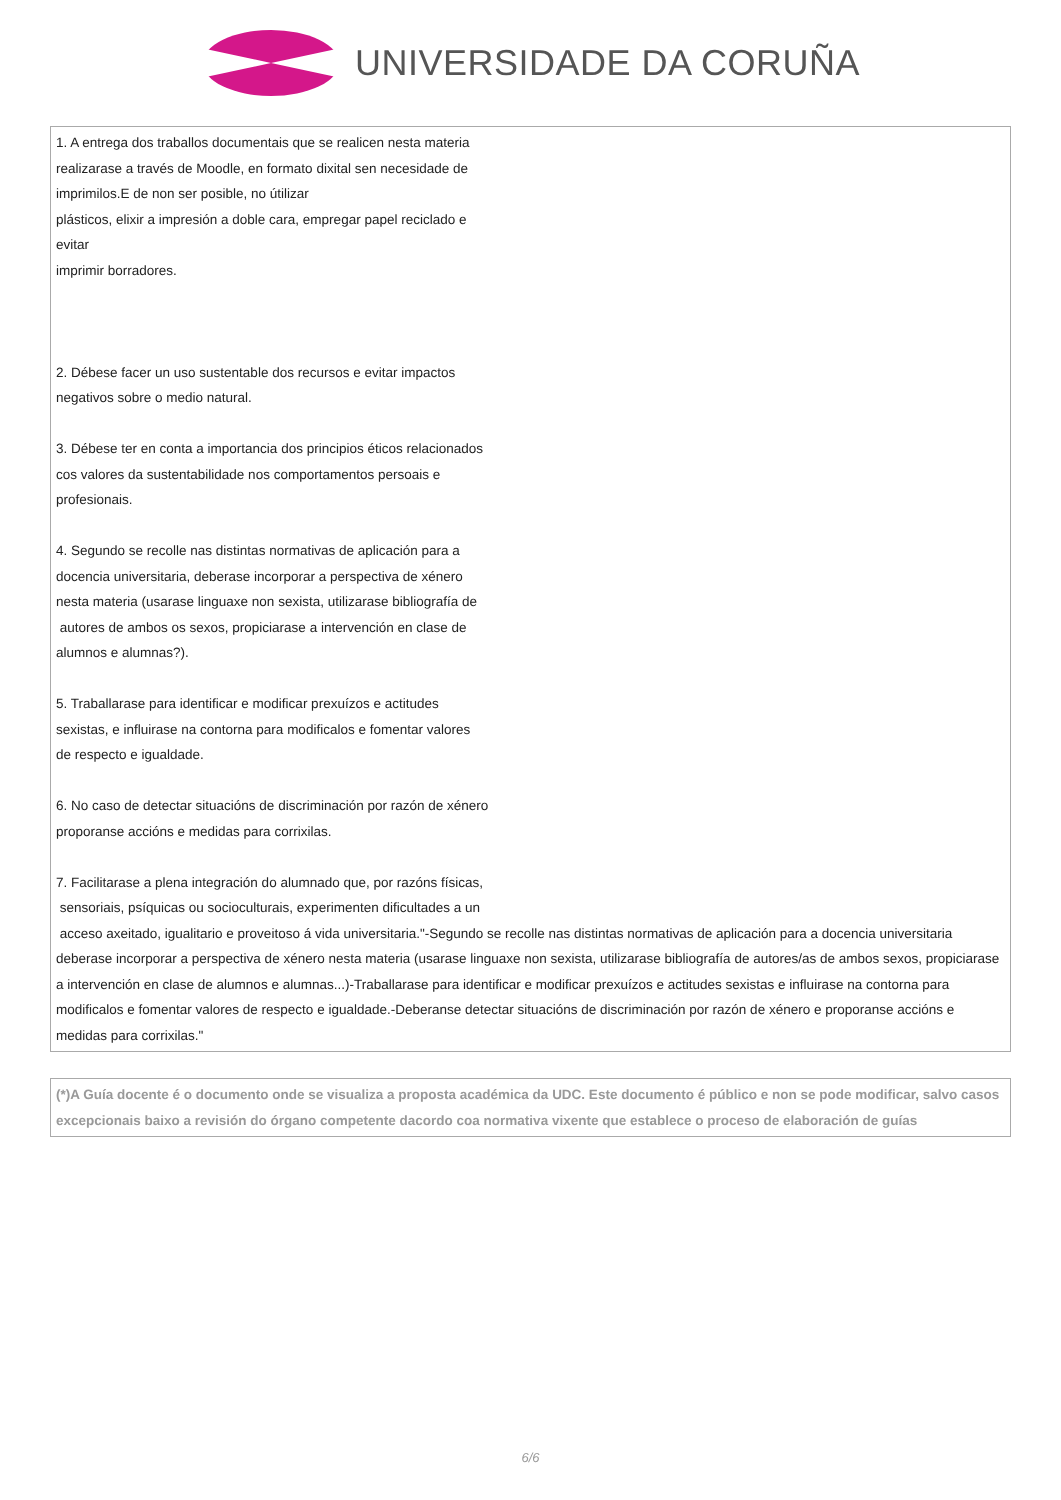UNIVERSIDADE DA CORUÑA
1. A entrega dos traballos documentais que se realicen nesta materia
realizarase a través de Moodle, en formato dixital sen necesidade de
imprimilos.E de non ser posible, no útilizar
plásticos, elixir a impresión a doble cara, empregar papel reciclado e
evitar
imprimir borradores.
2. Débese facer un uso sustentable dos recursos e evitar impactos
negativos sobre o medio natural.
3. Débese ter en conta a importancia dos principios éticos relacionados
cos valores da sustentabilidade nos comportamentos persoais e
profesionais.
4. Segundo se recolle nas distintas normativas de aplicación para a
docencia universitaria, deberase incorporar a perspectiva de xénero
nesta materia (usarase linguaxe non sexista, utilizarase bibliografía de
autores de ambos os sexos, propiciarase a intervención en clase de
alumnos e alumnas?).
5. Traballarase para identificar e modificar prexuízos e actitudes
sexistas, e influirase na contorna para modificalos e fomentar valores
de respecto e igualdade.
6. No caso de detectar situacións de discriminación por razón de xénero
proporanse accións e medidas para corrixilas.
7. Facilitarase a plena integración do alumnado que, por razóns físicas,
sensoriais, psíquicas ou socioculturais, experimenten dificultades a un
acceso axeitado, igualitario e proveitoso á vida universitaria."-Segundo se recolle nas distintas normativas de aplicación para a docencia universitaria deberase incorporar a perspectiva de xénero nesta materia (usarase linguaxe non sexista, utilizarase bibliografía de autores/as de ambos sexos, propiciarase a intervención en clase de alumnos e alumnas...)-Traballarase para identificar e modificar prexuízos e actitudes sexistas e influirase na contorna para modificalos e fomentar valores de respecto e igualdade.-Deberanse detectar situacións de discriminación por razón de xénero e proporanse accións e medidas para corrixilas."
(*)A Guía docente é o documento onde se visualiza a proposta académica da UDC. Este documento é público e non se pode modificar, salvo casos excepcionais baixo a revisión do órgano competente dacordo coa normativa vixente que establece o proceso de elaboración de guías
6/6